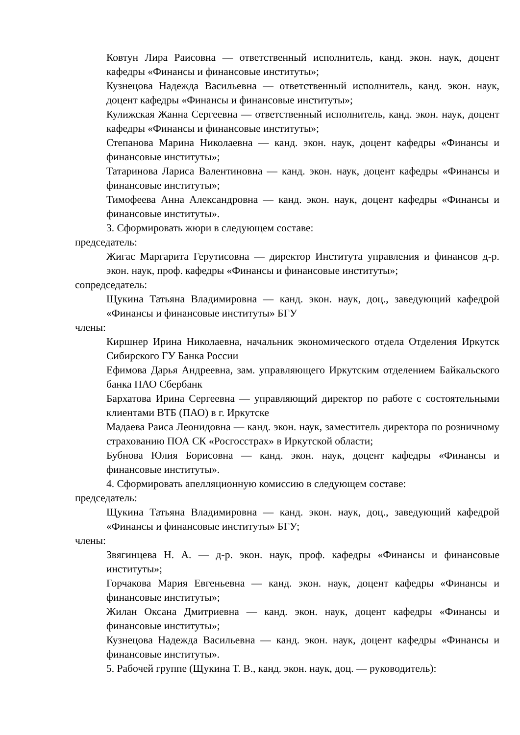Ковтун Лира Раисовна — ответственный исполнитель, канд. экон. наук, доцент кафедры «Финансы и финансовые институты»;
Кузнецова Надежда Васильевна — ответственный исполнитель, канд. экон. наук, доцент кафедры «Финансы и финансовые институты»;
Кулижская Жанна Сергеевна — ответственный исполнитель, канд. экон. наук, доцент кафедры «Финансы и финансовые институты»;
Степанова Марина Николаевна — канд. экон. наук, доцент кафедры «Финансы и финансовые институты»;
Татаринова Лариса Валентиновна — канд. экон. наук, доцент кафедры «Финансы и финансовые институты»;
Тимофеева Анна Александровна — канд. экон. наук, доцент кафедры «Финансы и финансовые институты».
3. Сформировать жюри в следующем составе:
председатель:
Жигас Маргарита Герутисовна — директор Института управления и финансов д-р. экон. наук, проф. кафедры «Финансы и финансовые институты»;
сопредседатель:
Щукина Татьяна Владимировна — канд. экон. наук, доц., заведующий кафедрой «Финансы и финансовые институты» БГУ
члены:
Киршнер Ирина Николаевна, начальник экономического отдела Отделения Иркутск Сибирского ГУ Банка России
Ефимова Дарья Андреевна, зам. управляющего Иркутским отделением Байкальского банка ПАО Сбербанк
Бархатова Ирина Сергеевна — управляющий директор по работе с состоятельными клиентами ВТБ (ПАО) в г. Иркутске
Мадаева Раиса Леонидовна — канд. экон. наук, заместитель директора по розничному страхованию ПОА СК «Росгосстрах» в Иркутской области;
Бубнова Юлия Борисовна — канд. экон. наук, доцент кафедры «Финансы и финансовые институты».
4. Сформировать апелляционную комиссию в следующем составе:
председатель:
Щукина Татьяна Владимировна — канд. экон. наук, доц., заведующий кафедрой «Финансы и финансовые институты» БГУ;
члены:
Звягинцева Н. А. — д-р. экон. наук, проф. кафедры «Финансы и финансовые институты»;
Горчакова Мария Евгеньевна — канд. экон. наук, доцент кафедры «Финансы и финансовые институты»;
Жилан Оксана Дмитриевна — канд. экон. наук, доцент кафедры «Финансы и финансовые институты»;
Кузнецова Надежда Васильевна — канд. экон. наук, доцент кафедры «Финансы и финансовые институты».
5. Рабочей группе (Щукина Т. В., канд. экон. наук, доц. — руководитель):